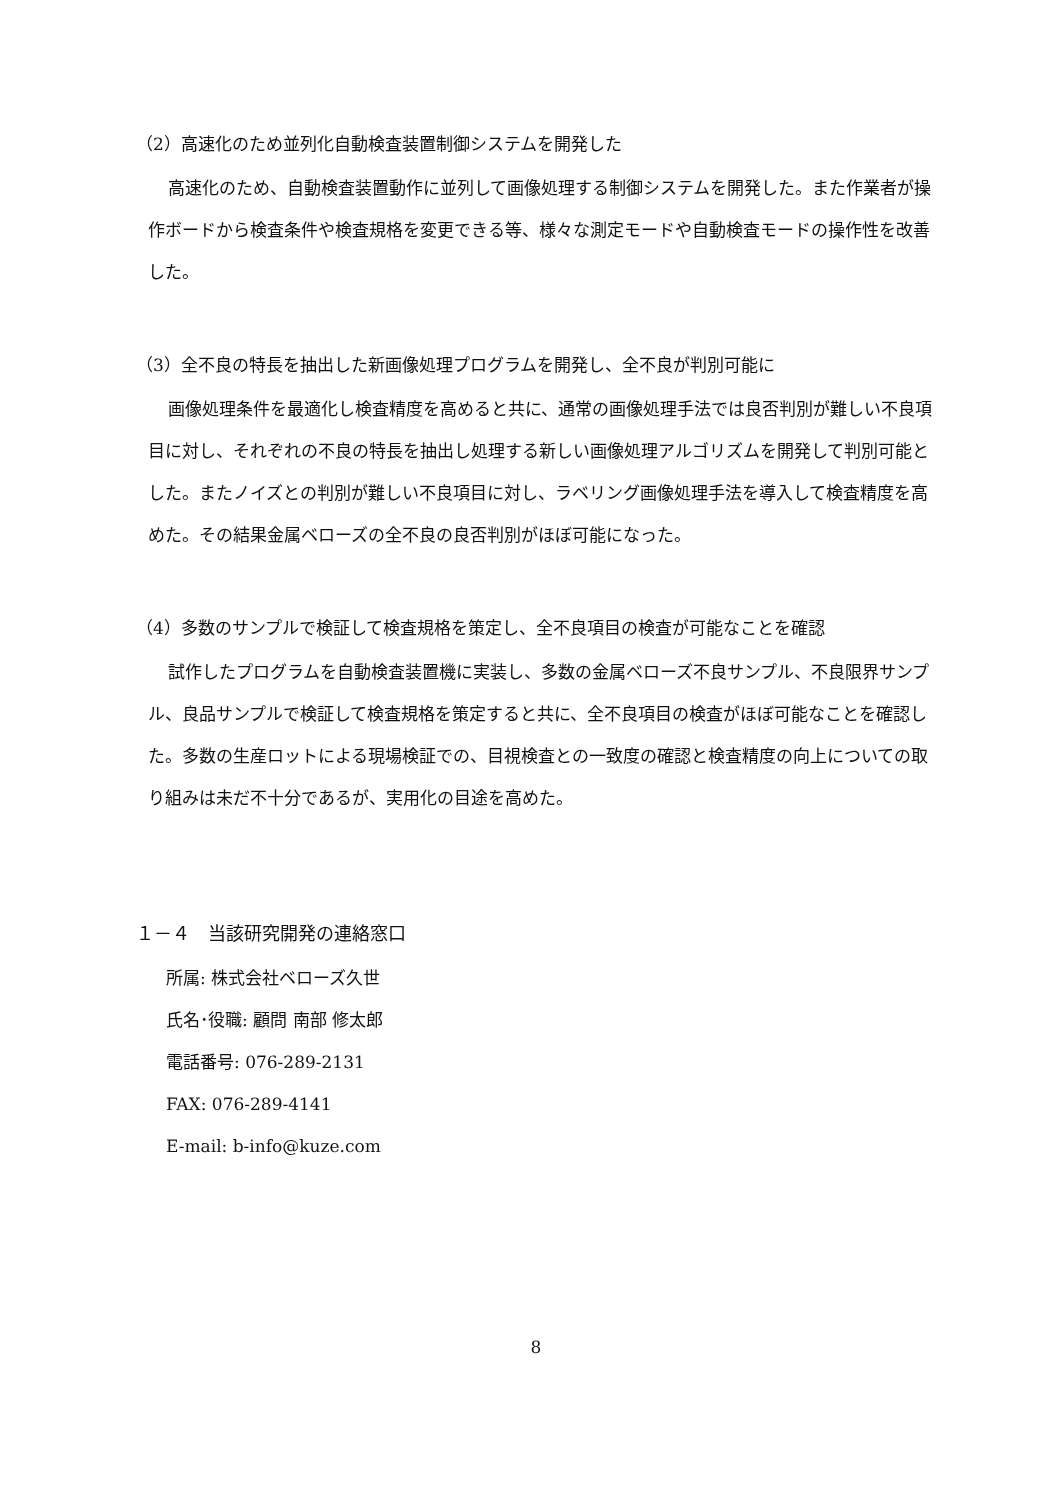（2）高速化のため並列化自動検査装置制御システムを開発した
高速化のため、自動検査装置動作に並列して画像処理する制御システムを開発した。また作業者が操作ボードから検査条件や検査規格を変更できる等、様々な測定モードや自動検査モードの操作性を改善した。
（3）全不良の特長を抽出した新画像処理プログラムを開発し、全不良が判別可能に
画像処理条件を最適化し検査精度を高めると共に、通常の画像処理手法では良否判別が難しい不良項目に対し、それぞれの不良の特長を抽出し処理する新しい画像処理アルゴリズムを開発して判別可能とした。またノイズとの判別が難しい不良項目に対し、ラベリング画像処理手法を導入して検査精度を高めた。その結果金属ベローズの全不良の良否判別がほぼ可能になった。
（4）多数のサンプルで検証して検査規格を策定し、全不良項目の検査が可能なことを確認
試作したプログラムを自動検査装置機に実装し、多数の金属ベローズ不良サンプル、不良限界サンプル、良品サンプルで検証して検査規格を策定すると共に、全不良項目の検査がほぼ可能なことを確認した。多数の生産ロットによる現場検証での、目視検査との一致度の確認と検査精度の向上についての取り組みは未だ不十分であるが、実用化の目途を高めた。
１－４　当該研究開発の連絡窓口
所属: 株式会社ベローズ久世
氏名･役職: 顧問 南部 修太郎
電話番号: 076-289-2131
FAX: 076-289-4141
E-mail: b-info@kuze.com
8